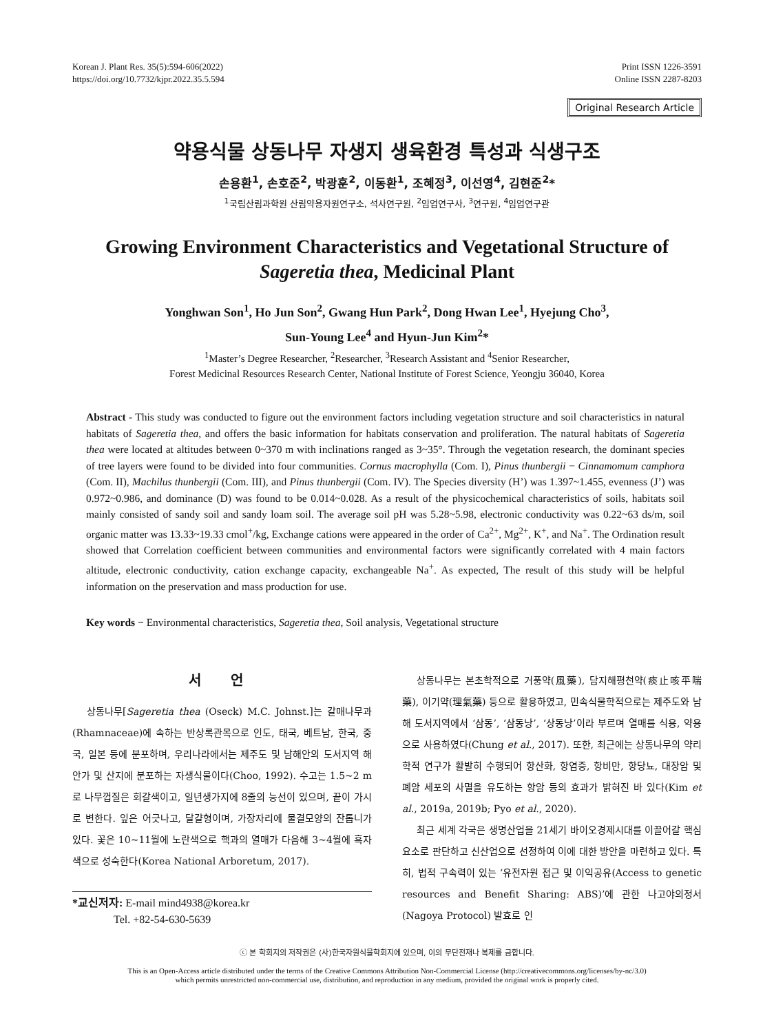Korean J. Plant Res. 35(5):594-606(2022)
https://doi.org/10.7732/kjpr.2022.35.5.594
Print ISSN 1226-3591
Online ISSN 2287-8203
Original Research Article
약용식물 상동나무 자생지 생육환경 특성과 식생구조
손용환<sup>1</sup>, 손호준<sup>2</sup>, 박광훈<sup>2</sup>, 이동환<sup>1</sup>, 조혜정<sup>3</sup>, 이선영<sup>4</sup>, 김현준<sup>2</sup>*
<sup>1</sup> 국립산림과학원 산림약용자원연구소, 석사연구원, <sup>2</sup>임업연구사, <sup>3</sup>연구원, <sup>4</sup>임업연구관
Growing Environment Characteristics and Vegetational Structure of
Sageretia thea, Medicinal Plant
Yonghwan Son<sup>1</sup>, Ho Jun Son<sup>2</sup>, Gwang Hun Park<sup>2</sup>, Dong Hwan Lee<sup>1</sup>, Hyejung Cho<sup>3</sup>,
Sun-Young Lee<sup>4</sup> and Hyun-Jun Kim<sup>2</sup>*
<sup>1</sup> Master’s Degree Researcher, <sup>2</sup>Researcher, <sup>3</sup>Research Assistant and <sup>4</sup>Senior Researcher,
Forest Medicinal Resources Research Center, National Institute of Forest Science, Yeongju 36040, Korea
Abstract - This study was conducted to figure out the environment factors including vegetation structure and soil characteristics in natural habitats of Sageretia thea, and offers the basic information for habitats conservation and proliferation. The natural habitats of Sageretia thea were located at altitudes between 0~370 m with inclinations ranged as 3~35°. Through the vegetation research, the dominant species of tree layers were found to be divided into four communities. Cornus macrophylla (Com. I), Pinus thunbergii − Cinnamomum camphora (Com. II), Machilus thunbergii (Com. III), and Pinus thunbergii (Com. IV). The Species diversity (H’) was 1.397~1.455, evenness (J’) was 0.972~0.986, and dominance (D) was found to be 0.014~0.028. As a result of the physicochemical characteristics of soils, habitats soil mainly consisted of sandy soil and sandy loam soil. The average soil pH was 5.28~5.98, electronic conductivity was 0.22~63 ds/m, soil organic matter was 13.33~19.33 cmol<sup>+</sup>/kg, Exchange cations were appeared in the order of Ca<sup>2+</sup>, Mg<sup>2+</sup>, K<sup>+</sup>, and Na<sup>+</sup>. The Ordination result showed that Correlation coefficient between communities and environmental factors were significantly correlated with 4 main factors altitude, electronic conductivity, cation exchange capacity, exchangeable Na<sup>+</sup>. As expected, The result of this study will be helpful information on the preservation and mass production for use.
Key words − Environmental characteristics, Sageretia thea, Soil analysis, Vegetational structure
서 언
상동나무[Sageretia thea (Oseck) M.C. Johnst.]는 갈매나무과(Rhamnaceae)에 속하는 반상록관목으로 인도, 태국, 베트남, 한국, 중국, 일본 등에 분포하며, 우리나라에서는 제주도 및 남해안의 도서지역 해안가 및 산지에 분포하는 자생식물이다(Choo, 1992). 수고는 1.5~2 m로 나무껍질은 회갈색이고, 일년생가지에 8줄의 능선이 있으며, 끝이 가시로 변한다. 잎은 어긋나고, 달걀형이며, 가장자리에 물결모양의 잔톱니가 있다. 꽃은 10~11월에 노란색으로 핵과의 열매가 다음해 3~4월에 흑자색으로 성숙한다(Korea National Arboretum, 2017).
*교신저자: E-mail mind4938@korea.kr
Tel. +82-54-630-5639
상동나무는 본초학적으로 거풍약(風藥), 담지해평천약(痰止咳平喘藥), 이기약(理氣藥) 등으로 활용하였고, 민속식물학적으로는 제주도와 남해 도서지역에서 ‘삼동’, ‘삼동낭’, ‘상동낭’이라 부르며 열매를 식용, 약용으로 사용하였다(Chung et al., 2017). 또한, 최근에는 상동나무의 약리학적 연구가 활발히 수행되어 항산화, 항염증, 항비만, 항당뇨, 대장암 및 폐암 세포의 사멸을 유도하는 항암 등의 효과가 밝혀진 바 있다(Kim et al., 2019a, 2019b; Pyo et al., 2020).
최근 세계 각국은 생명산업을 21세기 바이오경제시대를 이끌어갈 핵심 요소로 판단하고 신산업으로 선정하여 이에 대한 방안을 마련하고 있다. 특히, 법적 구속력이 있는 ‘유전자원 접근 및 이익공유(Access to genetic resources and Benefit Sharing: ABS)’에 관한 나고야의정서(Nagoya Protocol) 발효로 인
ⓒ 본 학회지의 저작권은 (사)한국자원식물학회지에 있으며, 이의 무단전재나 복제를 금합니다.
This is an Open-Access article distributed under the terms of the Creative Commons Attribution Non-Commercial License (http://creativecommons.org/licenses/by-nc/3.0)
which permits unrestricted non-commercial use, distribution, and reproduction in any medium, provided the original work is properly cited.